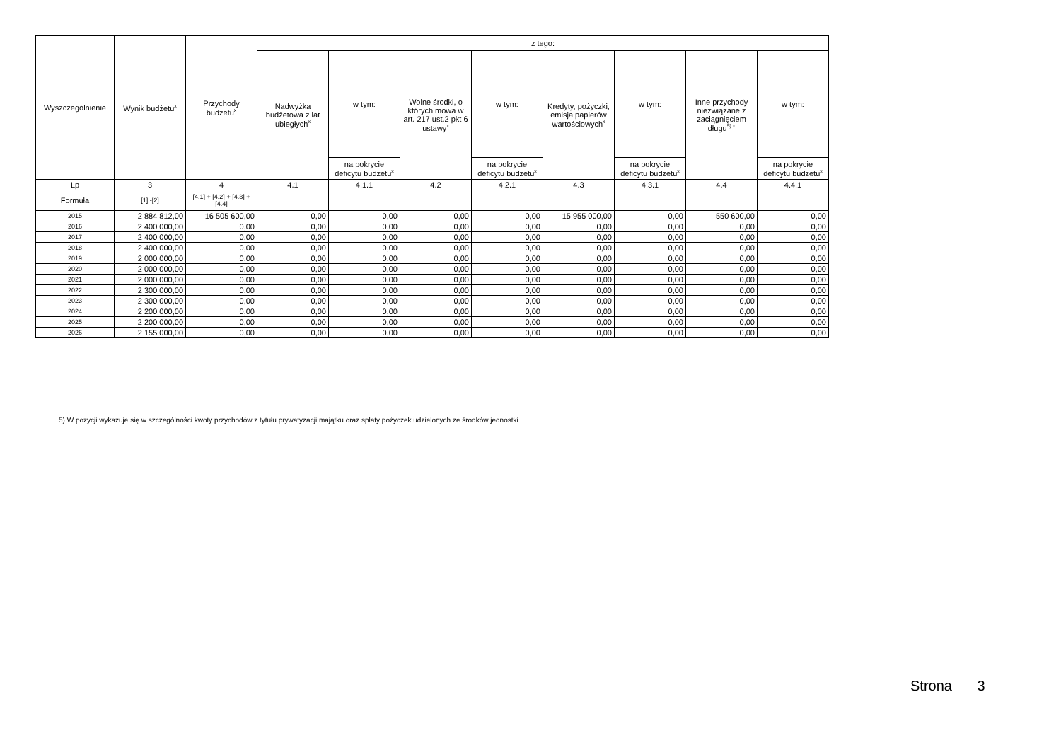| Wyszczególnienie | Wynik budżetu<sup>x</sup> | Przychody budżetu<sup>x</sup> | z tego: | | | | | | | |
| --- | --- | --- | --- | --- | --- | --- | --- | --- | --- | --- |
| | | | Nadwyżka budżetowa z lat ubiegłych<sup>x</sup> | w tym: | Wolne środki, o których mowa w art. 217 ust.2 pkt 6 ustawy<sup>x</sup> | w tym: | Kredyty, pożyczki, emisja papierów wartościowych<sup>x</sup> | w tym: | Inne przychody niezwiązane z zaciągnięciem długu<sup>5) x</sup> | w tym: |
| | | | | na pokrycie deficytu budżetu<sup>x</sup> | | na pokrycie deficytu budżetu<sup>x</sup> | | na pokrycie deficytu budżetu<sup>x</sup> | | na pokrycie deficytu budżetu<sup>x</sup> |
| Lp | 3 | 4 | 4.1 | 4.1.1 | 4.2 | 4.2.1 | 4.3 | 4.3.1 | 4.4 | 4.4.1 |
| Formuła | [1] -[2] | [4.1] + [4.2] + [4.3] + [4.4] | | | | | | | | |
| 2015 | 2 884 812,00 | 16 505 600,00 | 0,00 | 0,00 | 0,00 | 0,00 | 15 955 000,00 | 0,00 | 550 600,00 | 0,00 |
| 2016 | 2 400 000,00 | 0,00 | 0,00 | 0,00 | 0,00 | 0,00 | 0,00 | 0,00 | 0,00 | 0,00 |
| 2017 | 2 400 000,00 | 0,00 | 0,00 | 0,00 | 0,00 | 0,00 | 0,00 | 0,00 | 0,00 | 0,00 |
| 2018 | 2 400 000,00 | 0,00 | 0,00 | 0,00 | 0,00 | 0,00 | 0,00 | 0,00 | 0,00 | 0,00 |
| 2019 | 2 000 000,00 | 0,00 | 0,00 | 0,00 | 0,00 | 0,00 | 0,00 | 0,00 | 0,00 | 0,00 |
| 2020 | 2 000 000,00 | 0,00 | 0,00 | 0,00 | 0,00 | 0,00 | 0,00 | 0,00 | 0,00 | 0,00 |
| 2021 | 2 000 000,00 | 0,00 | 0,00 | 0,00 | 0,00 | 0,00 | 0,00 | 0,00 | 0,00 | 0,00 |
| 2022 | 2 300 000,00 | 0,00 | 0,00 | 0,00 | 0,00 | 0,00 | 0,00 | 0,00 | 0,00 | 0,00 |
| 2023 | 2 300 000,00 | 0,00 | 0,00 | 0,00 | 0,00 | 0,00 | 0,00 | 0,00 | 0,00 | 0,00 |
| 2024 | 2 200 000,00 | 0,00 | 0,00 | 0,00 | 0,00 | 0,00 | 0,00 | 0,00 | 0,00 | 0,00 |
| 2025 | 2 200 000,00 | 0,00 | 0,00 | 0,00 | 0,00 | 0,00 | 0,00 | 0,00 | 0,00 | 0,00 |
| 2026 | 2 155 000,00 | 0,00 | 0,00 | 0,00 | 0,00 | 0,00 | 0,00 | 0,00 | 0,00 | 0,00 |
5) W pozycji wykazuje się w szczególności kwoty przychodów z tytułu prywatyzacji majątku oraz spłaty pożyczek udzielonych ze środków jednostki.
Strona 3